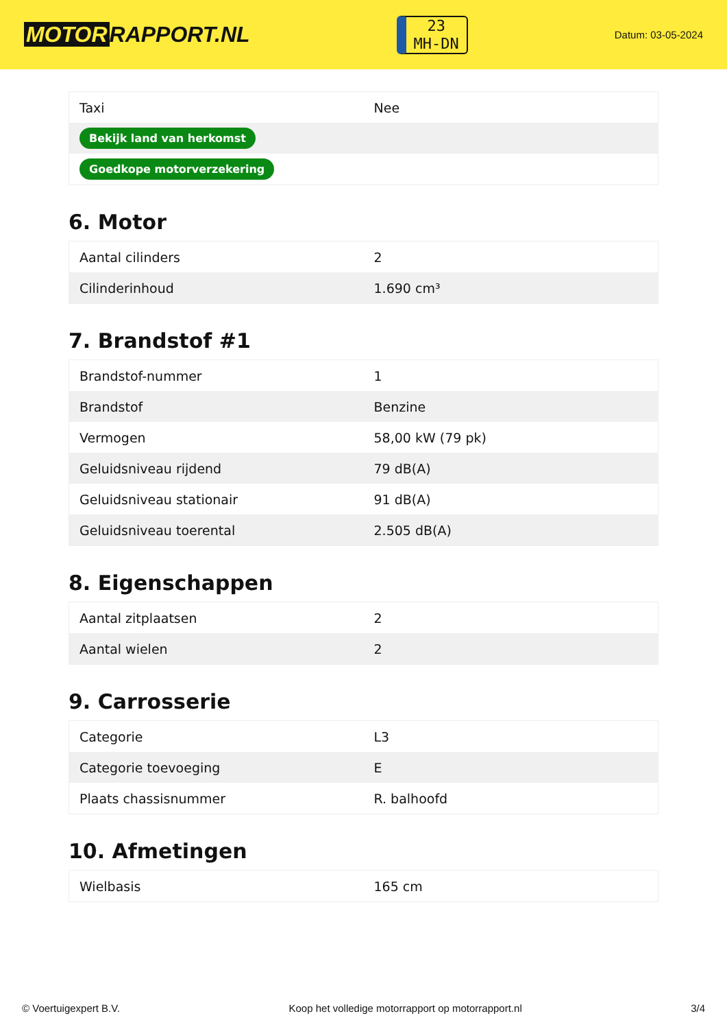MOTOR RAPPORT.NL
23
MH-DN
Datum: 03-05-2024
| Taxi | Nee |
| Bekijk land van herkomst | |
| Goedkope motorverzekering | |
6. Motor
| Aantal cilinders | 2 |
| Cilinderinhoud | 1.690 cm³ |
7. Brandstof #1
| Brandstof-nummer | 1 |
| Brandstof | Benzine |
| Vermogen | 58,00 kW (79 pk) |
| Geluidsniveau rijdend | 79 dB(A) |
| Geluidsniveau stationair | 91 dB(A) |
| Geluidsniveau toerental | 2.505 dB(A) |
8. Eigenschappen
| Aantal zitplaatsen | 2 |
| Aantal wielen | 2 |
9. Carrosserie
| Categorie | L3 |
| Categorie toevoeging | E |
| Plaats chassisnummer | R. balhoofd |
10. Afmetingen
| Wielbasis | 165 cm |
© Voertuigexpert B.V. Koop het volledige motorrapport op motorrapport.nl 3/4